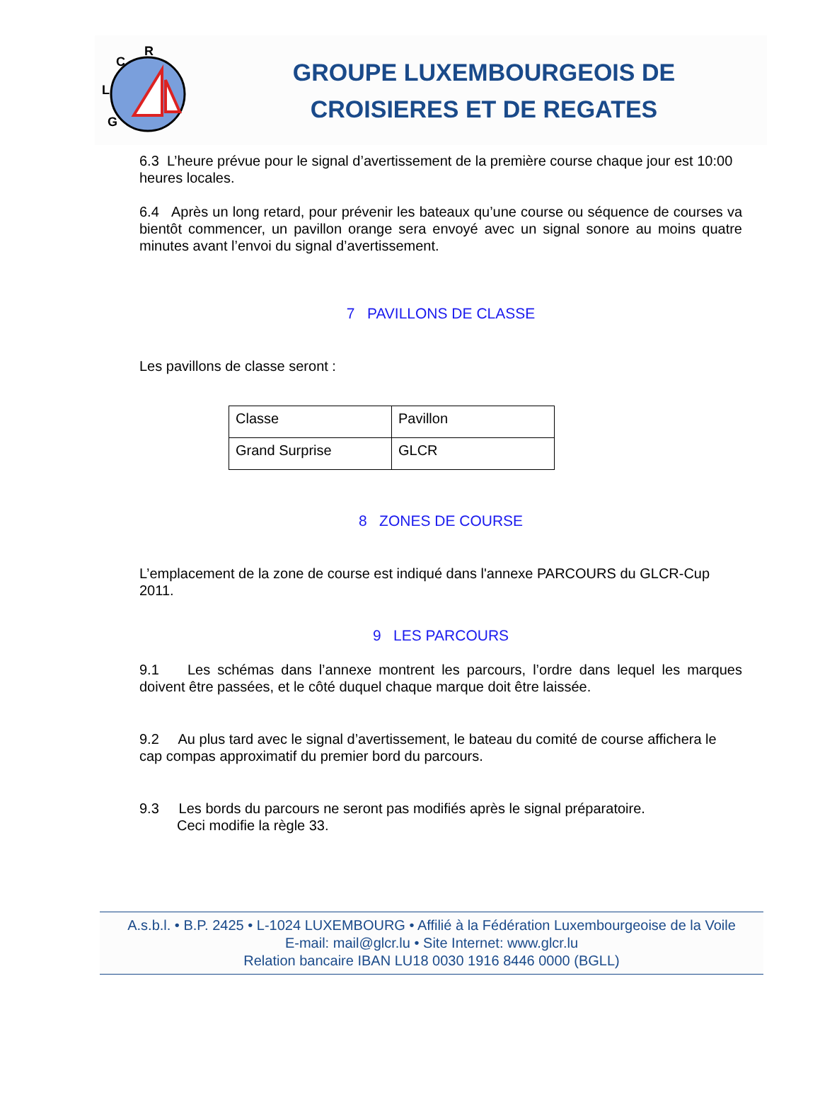R
C
L
G
GROUPE LUXEMBOURGEOIS DE
CROISIERES ET DE REGATES
6.3 L’heure prévue pour le signal d’avertissement de la première course chaque jour est 10:00 heures locales.
6.4 Après un long retard, pour prévenir les bateaux qu’une course ou séquence de courses va bientôt commencer, un pavillon orange sera envoyé avec un signal sonore au moins quatre minutes avant l’envoi du signal d’avertissement.
7 PAVILLONS DE CLASSE
Les pavillons de classe seront :
| Classe | Pavillon |
| Grand Surprise | GLCR |
8 ZONES DE COURSE
L’emplacement de la zone de course est indiqué dans l'annexe PARCOURS du GLCR-Cup 2011.
9 LES PARCOURS
9.1 Les schémas dans l’annexe montrent les parcours, l’ordre dans lequel les marques doivent être passées, et le côté duquel chaque marque doit être laissée.
9.2 Au plus tard avec le signal d’avertissement, le bateau du comité de course affichera le cap compas approximatif du premier bord du parcours.
9.3 Les bords du parcours ne seront pas modifiés après le signal préparatoire.
Ceci modifie la règle 33.
A.s.b.l. • B.P. 2425 • L-1024 LUXEMBOURG • Affilié à la Fédération Luxembourgeoise de la Voile
E-mail: mail@glcr.lu • Site Internet: www.glcr.lu
Relation bancaire IBAN LU18 0030 1916 8446 0000 (BGLL)